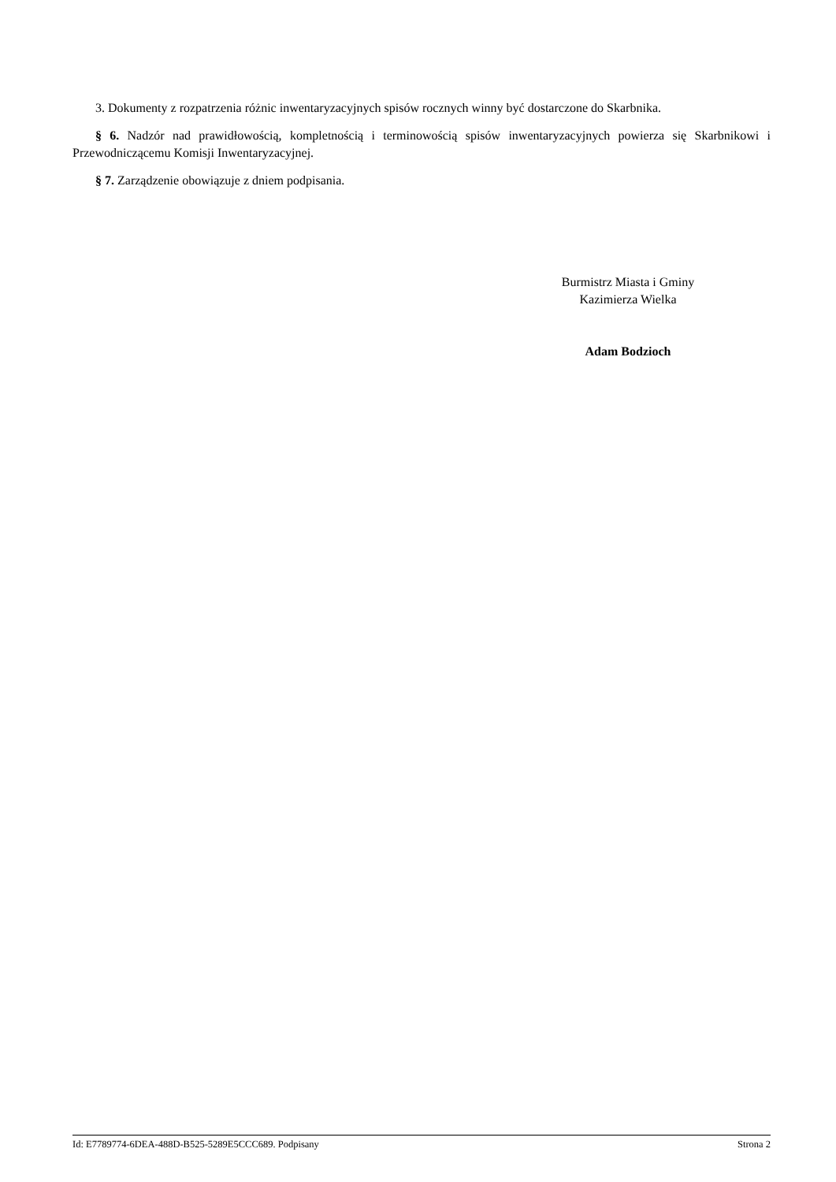3. Dokumenty z rozpatrzenia różnic inwentaryzacyjnych spisów rocznych winny być dostarczone do Skarbnika.
§ 6. Nadzór nad prawidłowością, kompletnością i terminowością spisów inwentaryzacyjnych powierza się Skarbnikowi i Przewodniczącemu Komisji Inwentaryzacyjnej.
§ 7. Zarządzenie obowiązuje z dniem podpisania.
Burmistrz Miasta i Gminy
Kazimierza Wielka
Adam Bodzioch
Id: E7789774-6DEA-488D-B525-5289E5CCC689. Podpisany Strona 2